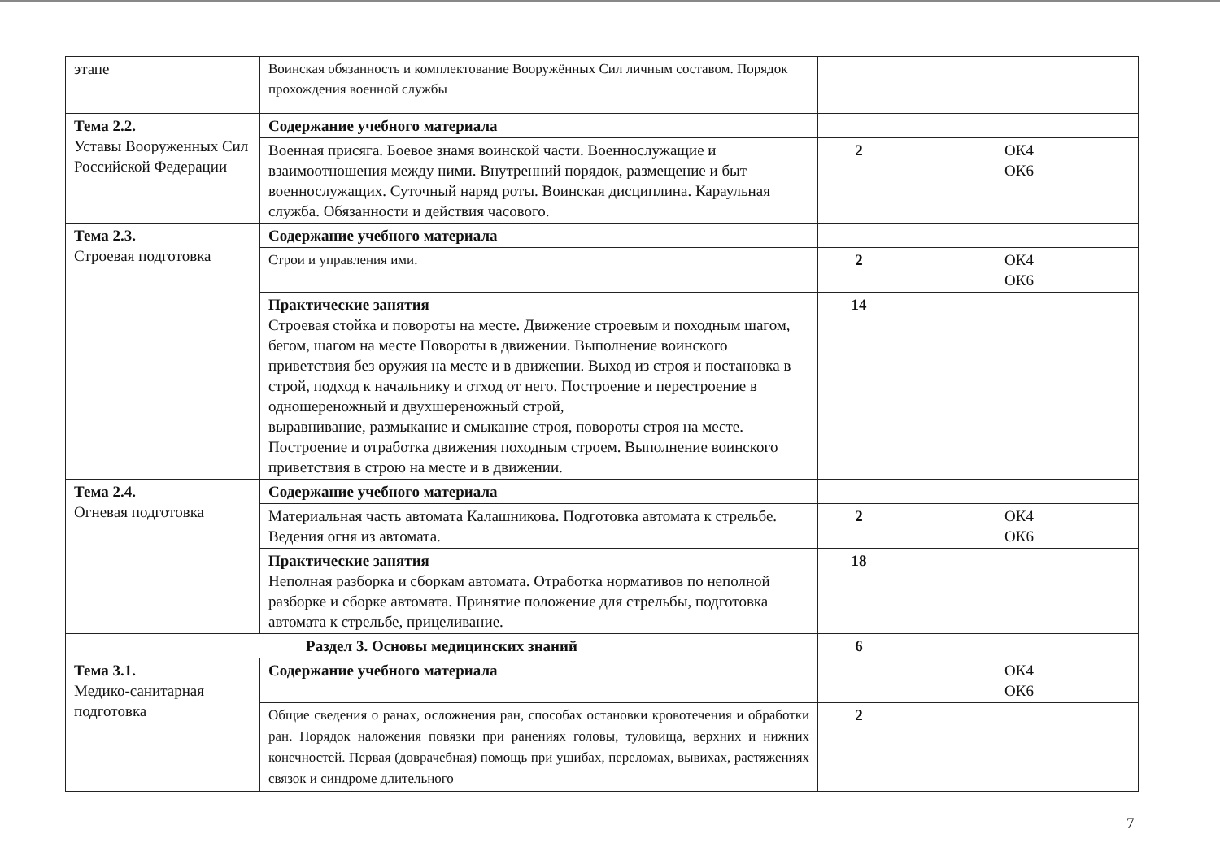| этапе | Воинская обязанность и комплектование Вооружённых Сил личным составом. Порядок прохождения военной службы | | |
| Тема 2.2. Уставы Вооруженных Сил Российской Федерации | Содержание учебного материала | | |
| | Военная присяга. Боевое знамя воинской части. Военнослужащие и взаимоотношения между ними. Внутренний порядок, размещение и быт военнослужащих. Суточный наряд роты. Воинская дисциплина. Караульная служба. Обязанности и действия часового. | 2 | ОК4 ОК6 |
| Тема 2.3. Строевая подготовка | Содержание учебного материала | | |
| | Строи и управления ими. | 2 | ОК4 ОК6 |
| | Практические занятия Строевая стойка и повороты на месте. Движение строевым и походным шагом, бегом, шагом на месте Повороты в движении. Выполнение воинского приветствия без оружия на месте и в движении. Выход из строя и постановка в строй, подход к начальнику и отход от него. Построение и перестроение в одношереножный и двухшереножный строй, выравнивание, размыкание и смыкание строя, повороты строя на месте. Построение и отработка движения походным строем. Выполнение воинского приветствия в строю на месте и в движении. | 14 | |
| Тема 2.4. Огневая подготовка | Содержание учебного материала | | |
| | Материальная часть автомата Калашникова. Подготовка автомата к стрельбе. Ведения огня из автомата. | 2 | ОК4 ОК6 |
| | Практические занятия Неполная разборка и сборкам автомата. Отработка нормативов по неполной разборке и сборке автомата. Принятие положение для стрельбы, подготовка автомата к стрельбе, прицеливание. | 18 | |
| Раздел 3. Основы медицинских знаний | | 6 | |
| Тема 3.1. Медико-санитарная подготовка | Содержание учебного материала | | ОК4 ОК6 |
| | Общие сведения о ранах, осложнения ран, способах остановки кровотечения и обработки ран. Порядок наложения повязки при ранениях головы, туловища, верхних и нижних конечностей. Первая (доврачебная) помощь при ушибах, переломах, вывихах, растяжениях связок и синдроме длительного | 2 | |
7